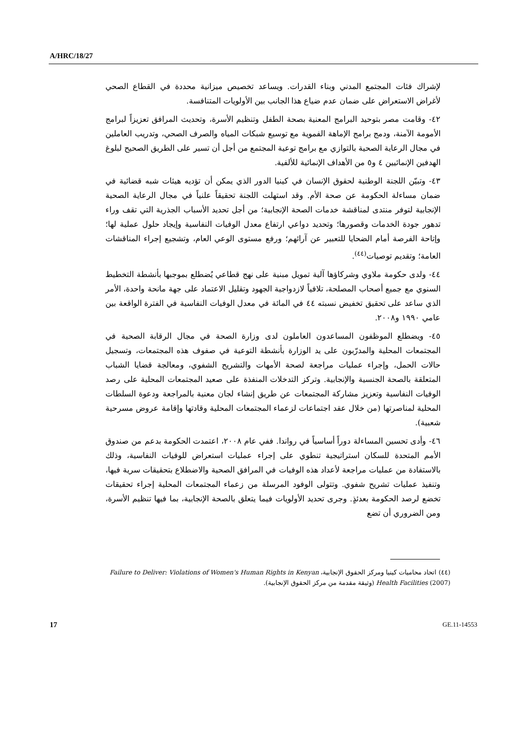A/HRC/18/27
لإشراك فئات المجتمع المدني وبناء القدرات. ويساعد تخصيص ميزانية محددة في القطاع الصحي لأغراض الاستعراض على ضمان عدم ضياع هذا الجانب بين الأولويات المتنافسة.
٤٢- وقامت مصر بتوحيد البرامج المعنية بصحة الطفل وتنظيم الأسرة، وتحديث المرافق تعزيزاً لبرامج الأمومة الآمنة، ودمج برامج الإماهة الفموية مع توسيع شبكات المياه والصرف الصحي، وتدريب العاملين في مجال الرعاية الصحية بالتوازي مع برامج توعية المجتمع من أجل أن تسير على الطريق الصحيح لبلوغ الهدفين الإنمائيين ٤ و٥ من الأهداف الإنمائية للألفية.
٤٣- وتبيّن اللجنة الوطنية لحقوق الإنسان في كينيا الدور الذي يمكن أن تؤديه هيئات شبه قضائية في ضمان مساءلة الحكومة عن صحة الأم. وقد استهلت اللجنة تحقيقاً علنياً في مجال الرعاية الصحية الإنجابية لتوفر منتدى لمناقشة خدمات الصحة الإنجابية؛ من أجل تحديد الأسباب الجذرية التي تقف وراء تدهور جودة الخدمات وقصورها؛ وتحديد دواعي ارتفاع معدل الوفيات النفاسية وإيجاد حلول عملية لها؛ وإتاحة الفرصة أمام الضحايا للتعبير عن آرائهم؛ ورفع مستوى الوعي العام، وتشجيع إجراء المناقشات العامة؛ وتقديم توصيات<sup>(٤٤)</sup>.
٤٤- ولدى حكومة ملاوي وشركاؤها آلية تمويل مبنية على نهج قطاعي يُضطلع بموجبها بأنشطة التخطيط السنوي مع جميع أصحاب المصلحة، تلافياً لازدواجية الجهود وتقليل الاعتماد على جهة مانحة واحدة، الأمر الذي ساعد على تحقيق تخفيض نسبته ٤٤ في المائة في معدل الوفيات النفاسية في الفترة الواقعة بين عامي ١٩٩٠ و٢٠٠٨.
٤٥- ويضطلع الموظفون المساعدون العاملون لدى وزارة الصحة في مجال الرقابة الصحية في المجتمعات المحلية والمدرّبون على يد الوزارة بأنشطة التوعية في صفوف هذه المجتمعات، وتسجيل حالات الحمل، وإجراء عمليات مراجعة لصحة الأمهات والتشريح الشفوي، ومعالجة قضايا الشباب المتعلقة بالصحة الجنسية والإنجابية. وتركز التدخلات المنفذة على صعيد المجتمعات المحلية على رصد الوفيات النفاسية وتعزيز مشاركة المجتمعات عن طريق إنشاء لجان معنية بالمراجعة ودعوة السلطات المحلية لمناصرتها (من خلال عقد اجتماعات لزعماء المجتمعات المحلية وقادتها وإقامة عروض مسرحية شعبية).
٤٦- وأدى تحسين المساءلة دوراً أساسياً في رواندا. ففي عام ٢٠٠٨، اعتمدت الحكومة بدعم من صندوق الأمم المتحدة للسكان استراتيجية تنطوي على إجراء عمليات استعراض للوفيات النفاسية، وذلك بالاستفادة من عمليات مراجعة لأعداد هذه الوفيات في المرافق الصحية والاضطلاع بتحقيقات سرية فيها، وتنفيذ عمليات تشريح شفوي. وتتولى الوفود المرسلة من زعماء المجتمعات المحلية إجراء تحقيقات تخضع لرصد الحكومة بعدئذٍ. وجرى تحديد الأولويات فيما يتعلق بالصحة الإنجابية، بما فيها تنظيم الأسرة، ومن الضروري أن تضع
(٤٤) اتحاد محاميات كينيا ومركز الحقوق الإنجابية، Failure to Deliver: Violations of Women's Human Rights in Kenyan Health Facilities (2007) (وثيقة مقدمة من مركز الحقوق الإنجابية).
17 GE.11-14553